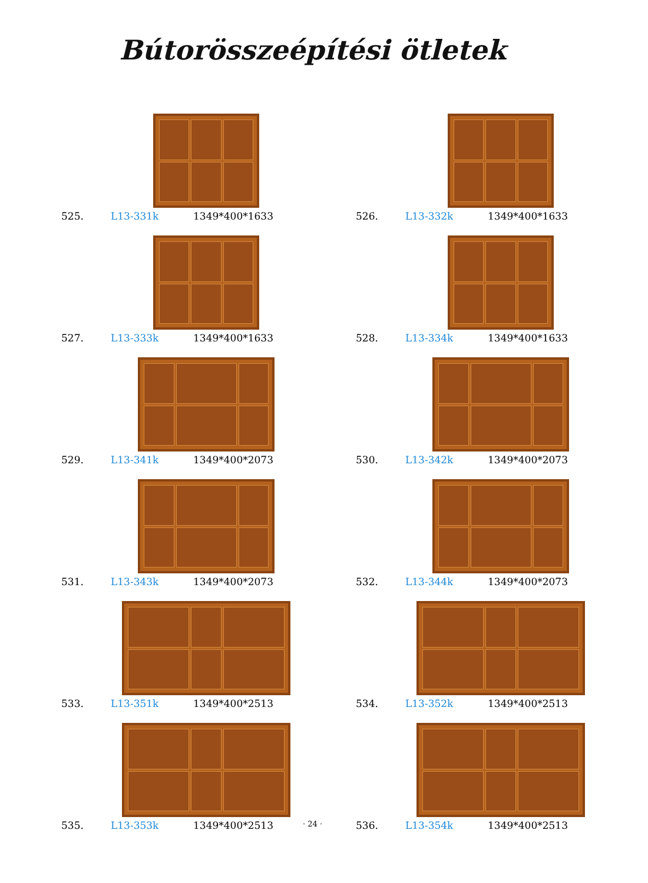Bútorösszeépítési ötletek
525. L13-331k 1349*400*1633
526. L13-332k 1349*400*1633
527. L13-333k 1349*400*1633
528. L13-334k 1349*400*1633
529. L13-341k 1349*400*2073
530. L13-342k 1349*400*2073
531. L13-343k 1349*400*2073
532. L13-344k 1349*400*2073
533. L13-351k 1349*400*2513
534. L13-352k 1349*400*2513
535. L13-353k 1349*400*2513
536. L13-354k 1349*400*2513
· 24 ·